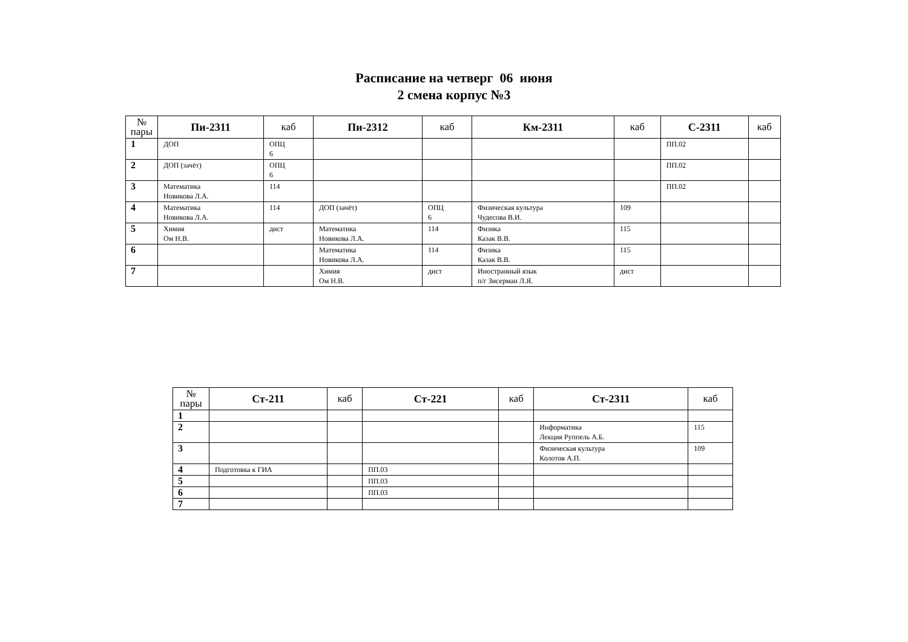Расписание на четверг 06 июня
2 смена корпус №3
| № пары | Пи-2311 | каб | Пи-2312 | каб | Км-2311 | каб | С-2311 | каб |
| --- | --- | --- | --- | --- | --- | --- | --- | --- |
| 1 | ДОП | ОПЦ 6 | | | | | ПП.02 | |
| 2 | ДОП (зачёт) | ОПЦ 6 | | | | | ПП.02 | |
| 3 | Математика Новикова Л.А. | 114 | | | | | ПП.02 | |
| 4 | Математика Новикова Л.А. | 114 | ДОП (зачёт) | ОПЦ 6 | Физическая культура Чудесова В.И. | 109 | | |
| 5 | Химия Ом Н.В. | дист | Математика Новикова Л.А. | 114 | Физика Казак В.В. | 115 | | |
| 6 | | | Математика Новикова Л.А. | 114 | Физика Казак В.В. | 115 | | |
| 7 | | | Химия Ом Н.В. | дист | Иностранный язык п/г Зисерман Л.Я. | дист | | |
| № пары | Ст-211 | каб | Ст-221 | каб | Ст-2311 | каб |
| --- | --- | --- | --- | --- | --- | --- |
| 1 | | | | | | |
| 2 | | | | | Информатика Лекция Руппель А.Б. | 115 |
| 3 | | | | | Физическая культура Колотов А.П. | 109 |
| 4 | Подготовка к ГИА | | ПП.03 | | | |
| 5 | | | ПП.03 | | | |
| 6 | | | ПП.03 | | | |
| 7 | | | | | | |